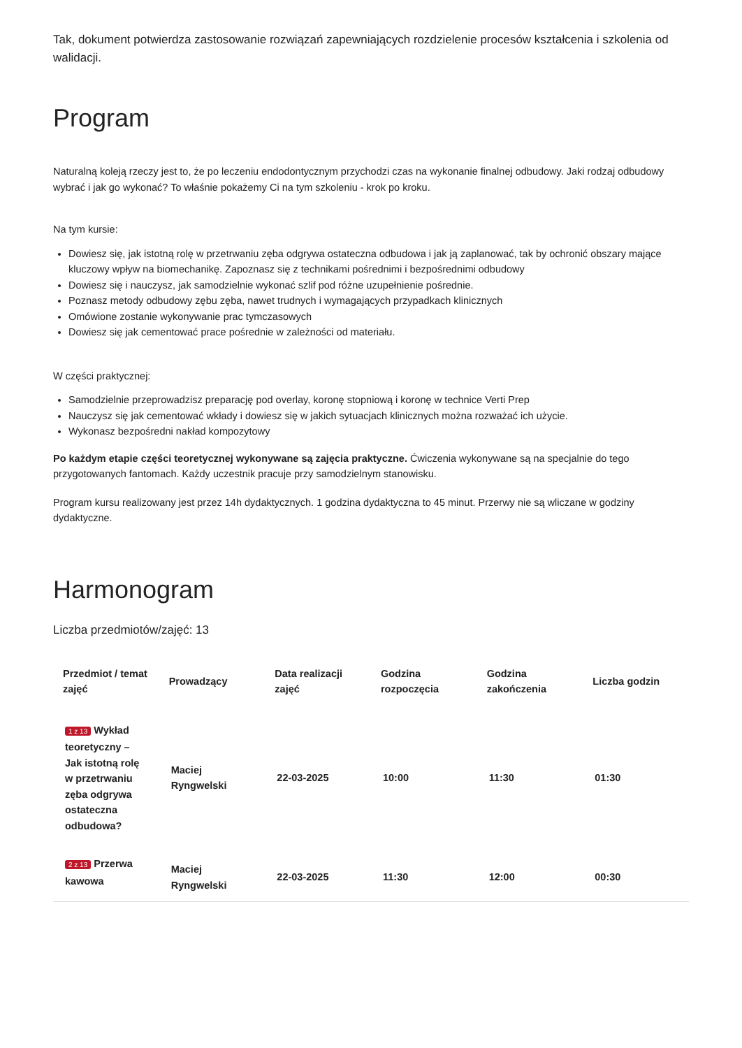Tak, dokument potwierdza zastosowanie rozwiązań zapewniających rozdzielenie procesów kształcenia i szkolenia od walidacji.
Program
Naturalną koleją rzeczy jest to, że po leczeniu endodontycznym przychodzi czas na wykonanie finalnej odbudowy. Jaki rodzaj odbudowy wybrać i jak go wykonać? To właśnie pokażemy Ci na tym szkoleniu - krok po kroku.
Na tym kursie:
Dowiesz się, jak istotną rolę w przetrwaniu zęba odgrywa ostateczna odbudowa i jak ją zaplanować, tak by ochronić obszary mające kluczowy wpływ na biomechanikę. Zapoznasz się z technikami pośrednimi i bezpośrednimi odbudowy
Dowiesz się i nauczysz, jak samodzielnie wykonać szlif pod różne uzupełnienie pośrednie.
Poznasz metody odbudowy zębu zęba, nawet trudnych i wymagających przypadkach klinicznych
Omówione zostanie wykonywanie prac tymczasowych
Dowiesz się jak cementować prace pośrednie w zależności od materiału.
W części praktycznej:
Samodzielnie przeprowadzisz preparację pod overlay, koronę stopniową i koronę w technice Verti Prep
Nauczysz się jak cementować wkłady i dowiesz się w jakich sytuacjach klinicznych można rozważać ich użycie.
Wykonasz bezpośredni nakład kompozytowy
Po każdym etapie części teoretycznej wykonywane są zajęcia praktyczne. Ćwiczenia wykonywane są na specjalnie do tego przygotowanych fantomach. Każdy uczestnik pracuje przy samodzielnym stanowisku.
Program kursu realizowany jest przez 14h dydaktycznych. 1 godzina dydaktyczna to 45 minut. Przerwy nie są wliczane w godziny dydaktyczne.
Harmonogram
Liczba przedmiotów/zajęć: 13
| Przedmiot / temat zajęć | Prowadzący | Data realizacji zajęć | Godzina rozpoczęcia | Godzina zakończenia | Liczba godzin |
| --- | --- | --- | --- | --- | --- |
| 1 z 13 Wykład teoretyczny – Jak istotną rolę w przetrwaniu zęba odgrywa ostateczna odbudowa? | Maciej Ryngwelski | 22-03-2025 | 10:00 | 11:30 | 01:30 |
| 2 z 13 Przerwa kawowa | Maciej Ryngwelski | 22-03-2025 | 11:30 | 12:00 | 00:30 |